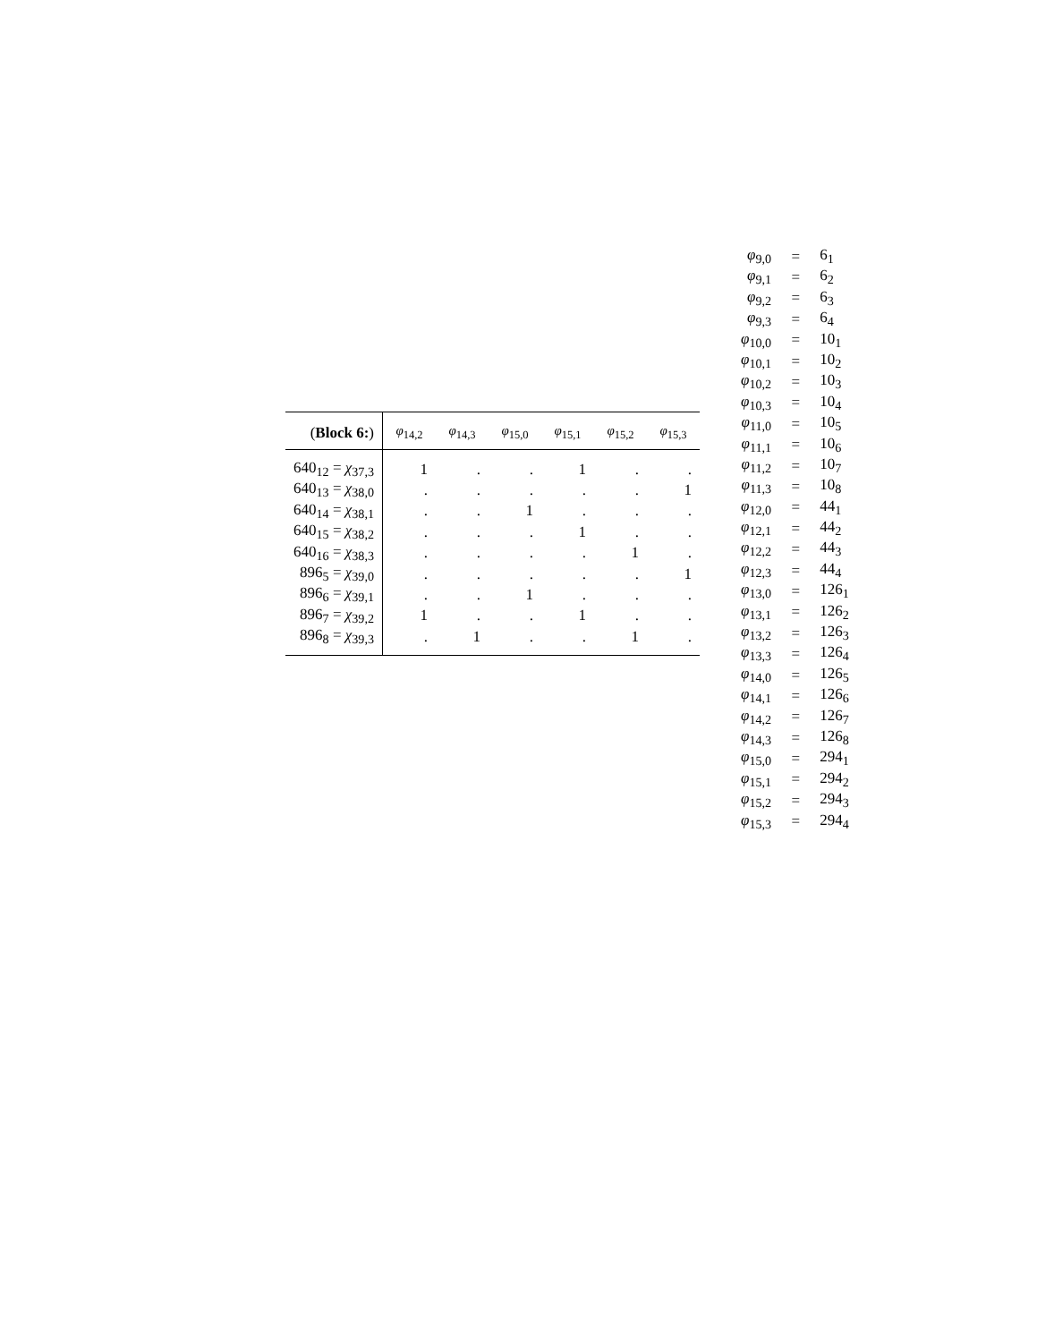| ( Block 6: ) | φ<sub>14,2</sub> | φ<sub>14,3</sub> | φ<sub>15,0</sub> | φ<sub>15,1</sub> | φ<sub>15,2</sub> | φ<sub>15,3</sub> |
| --- | --- | --- | --- | --- | --- | --- |
| 640<sub>12</sub> = χ<sub>37,3</sub> | 1 | . | . | 1 | . | . |
| 640<sub>13</sub> = χ<sub>38,0</sub> | . | . | . | . | . | 1 |
| 640<sub>14</sub> = χ<sub>38,1</sub> | . | . | 1 | . | . | . |
| 640<sub>15</sub> = χ<sub>38,2</sub> | . | . | . | 1 | . | . |
| 640<sub>16</sub> = χ<sub>38,3</sub> | . | . | . | . | 1 | . |
| 896<sub>5</sub> = χ<sub>39,0</sub> | . | . | . | . | . | 1 |
| 896<sub>6</sub> = χ<sub>39,1</sub> | . | . | 1 | . | . | . |
| 896<sub>7</sub> = χ<sub>39,2</sub> | 1 | . | . | 1 | . | . |
| 896<sub>8</sub> = χ<sub>39,3</sub> | . | 1 | . | . | 1 | . |
| φ<sub>9,0</sub> | = | 6<sub>1</sub> |
| φ<sub>9,1</sub> | = | 6<sub>2</sub> |
| φ<sub>9,2</sub> | = | 6<sub>3</sub> |
| φ<sub>9,3</sub> | = | 6<sub>4</sub> |
| φ<sub>10,0</sub> | = | 10<sub>1</sub> |
| φ<sub>10,1</sub> | = | 10<sub>2</sub> |
| φ<sub>10,2</sub> | = | 10<sub>3</sub> |
| φ<sub>10,3</sub> | = | 10<sub>4</sub> |
| φ<sub>11,0</sub> | = | 10<sub>5</sub> |
| φ<sub>11,1</sub> | = | 10<sub>6</sub> |
| φ<sub>11,2</sub> | = | 10<sub>7</sub> |
| φ<sub>11,3</sub> | = | 10<sub>8</sub> |
| φ<sub>12,0</sub> | = | 44<sub>1</sub> |
| φ<sub>12,1</sub> | = | 44<sub>2</sub> |
| φ<sub>12,2</sub> | = | 44<sub>3</sub> |
| φ<sub>12,3</sub> | = | 44<sub>4</sub> |
| φ<sub>13,0</sub> | = | 126<sub>1</sub> |
| φ<sub>13,1</sub> | = | 126<sub>2</sub> |
| φ<sub>13,2</sub> | = | 126<sub>3</sub> |
| φ<sub>13,3</sub> | = | 126<sub>4</sub> |
| φ<sub>14,0</sub> | = | 126<sub>5</sub> |
| φ<sub>14,1</sub> | = | 126<sub>6</sub> |
| φ<sub>14,2</sub> | = | 126<sub>7</sub> |
| φ<sub>14,3</sub> | = | 126<sub>8</sub> |
| φ<sub>15,0</sub> | = | 294<sub>1</sub> |
| φ<sub>15,1</sub> | = | 294<sub>2</sub> |
| φ<sub>15,2</sub> | = | 294<sub>3</sub> |
| φ<sub>15,3</sub> | = | 294<sub>4</sub> |